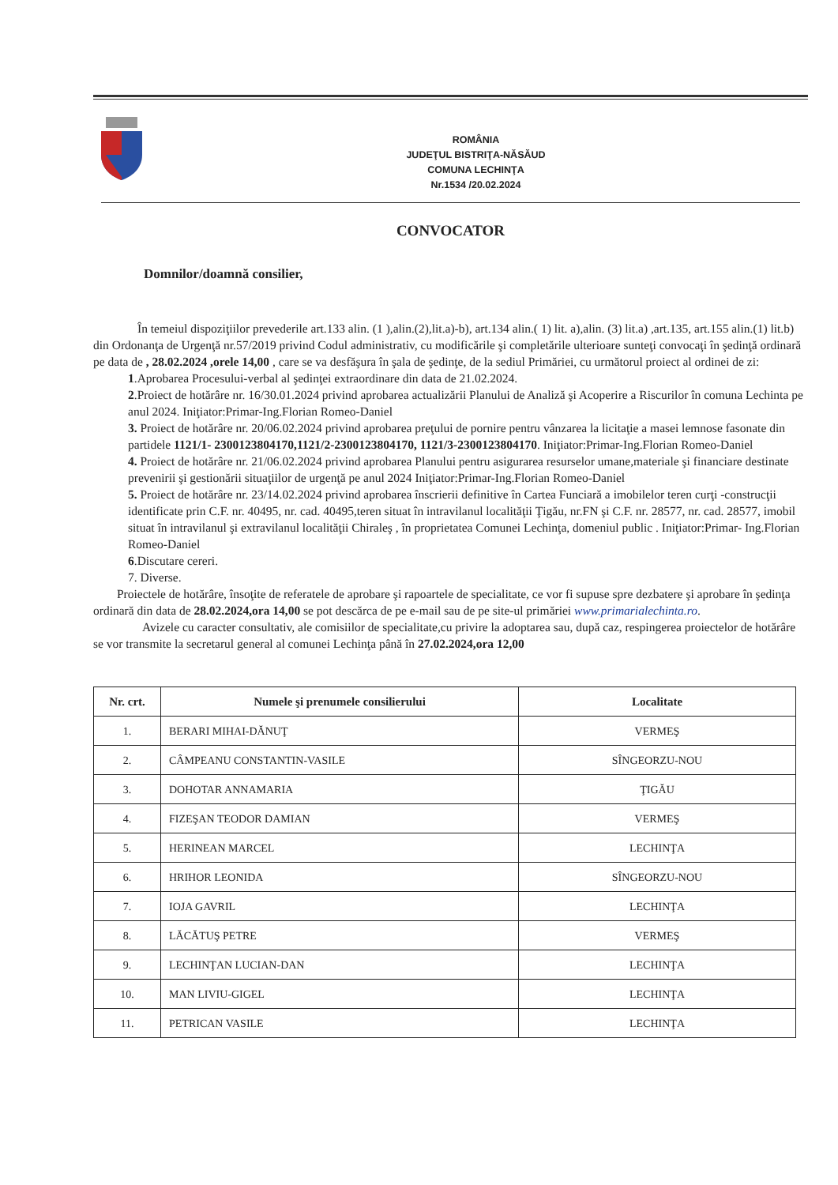ROMÂNIA
JUDEŢUL BISTRIŢA-NĂSĂUD
COMUNA LECHINŢA
Nr.1534 /20.02.2024
CONVOCATOR
Domnilor/doamnă consilier,
În temeiul dispoziţiilor prevederile art.133 alin. (1 ),alin.(2),lit.a)-b), art.134 alin.( 1) lit. a),alin. (3) lit.a) ,art.135, art.155 alin.(1) lit.b) din Ordonanţa de Urgenţă nr.57/2019 privind Codul administrativ, cu modificările şi completările ulterioare sunteţi convocaţi în şedinţă ordinară pe data de , 28.02.2024 ,orele 14,00 , care se va desfăşura în şala de şedinţe, de la sediul Primăriei, cu următorul proiect al ordinei de zi:
1.Aprobarea Procesului-verbal al şedinţei extraordinare din data de 21.02.2024.
2.Proiect de hotărâre nr. 16/30.01.2024 privind aprobarea actualizării Planului de Analiză şi Acoperire a Riscurilor în comuna Lechinta pe anul 2024. Iniţiator:Primar-Ing.Florian Romeo-Daniel
3. Proiect de hotărâre nr. 20/06.02.2024 privind aprobarea preţului de pornire pentru vânzarea la licitaţie a masei lemnose fasonate din partidele 1121/1- 2300123804170,1121/2-2300123804170, 1121/3-2300123804170. Iniţiator:Primar-Ing.Florian Romeo-Daniel
4. Proiect de hotărâre nr. 21/06.02.2024 privind aprobarea Planului pentru asigurarea resurselor umane,materiale şi financiare destinate prevenirii şi gestionării situaţiilor de urgenţă pe anul 2024 Iniţiator:Primar-Ing.Florian Romeo-Daniel
5. Proiect de hotărâre nr. 23/14.02.2024 privind aprobarea înscrierii definitive în Cartea Funciară a imobilelor teren curţi -construcţii identificate prin C.F. nr. 40495, nr. cad. 40495,teren situat în intravilanul localităţii Ţigău, nr.FN şi C.F. nr. 28577, nr. cad. 28577, imobil situat în intravilanul şi extravilanul localităţii Chiraleş , în proprietatea Comunei Lechinţa, domeniul public . Iniţiator:Primar- Ing.Florian Romeo-Daniel
6.Discutare cereri.
7. Diverse.
Proiectele de hotărâre, însoţite de referatele de aprobare şi rapoartele de specialitate, ce vor fi supuse spre dezbatere şi aprobare în şedinţa ordinară din data de 28.02.2024,ora 14,00 se pot descărca de pe e-mail sau de pe site-ul primăriei www.primarialechinta.ro.
Avizele cu caracter consultativ, ale comisiilor de specialitate,cu privire la adoptarea sau, după caz, respingerea proiectelor de hotărâre se vor transmite la secretarul general al comunei Lechinţa până în 27.02.2024,ora 12,00
| Nr. crt. | Numele şi prenumele consilierului | Localitate |
| --- | --- | --- |
| 1. | BERARI MIHAI-DĂNUŢ | VERMEŞ |
| 2. | CÂMPEANU CONSTANTIN-VASILE | SÎNGEORZU-NOU |
| 3. | DOHOTAR ANNAMARIA | ŢIGĂU |
| 4. | FIZEŞAN TEODOR DAMIAN | VERMEŞ |
| 5. | HERINEAN MARCEL | LECHINŢA |
| 6. | HRIHOR LEONIDA | SÎNGEORZU-NOU |
| 7. | IOJA GAVRIL | LECHINŢA |
| 8. | LĂCĂTUŞ PETRE | VERMEŞ |
| 9. | LECHINŢAN LUCIAN-DAN | LECHINŢA |
| 10. | MAN LIVIU-GIGEL | LECHINŢA |
| 11. | PETRICAN VASILE | LECHINŢA |